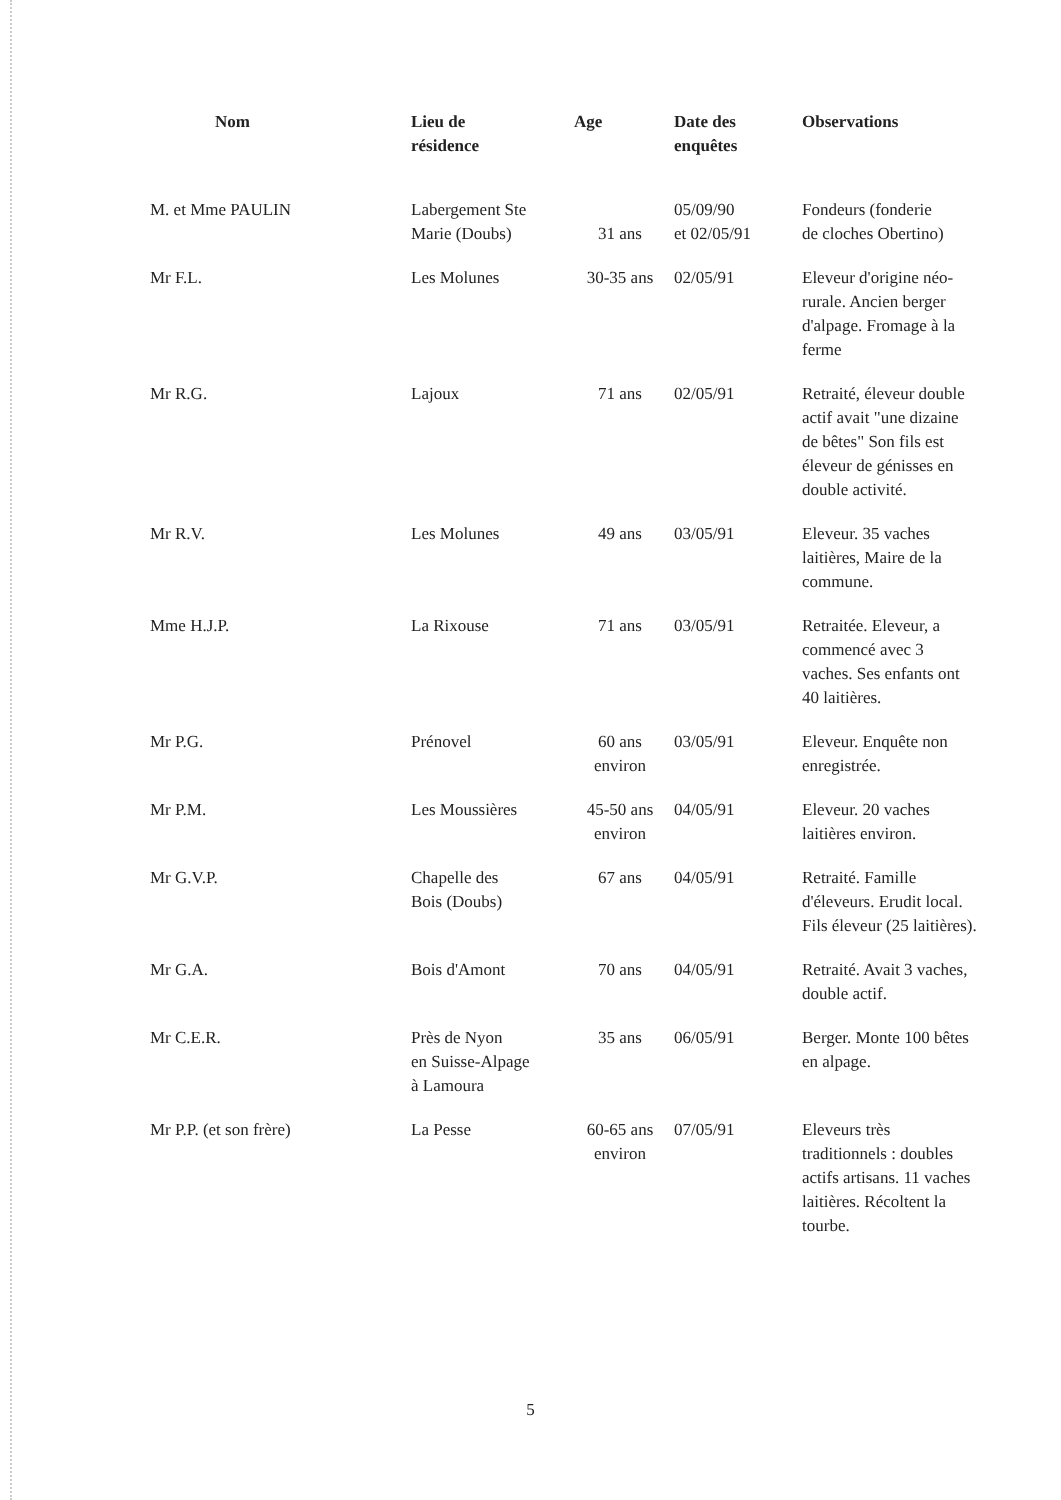| Nom | Lieu de résidence | Age | Date des enquêtes | Observations |
| --- | --- | --- | --- | --- |
| M. et Mme PAULIN | Labergement Ste Marie (Doubs) | 31 ans | 05/09/90 et 02/05/91 | Fondeurs (fonderie de cloches Obertino) |
| Mr F.L. | Les Molunes | 30-35 ans | 02/05/91 | Eleveur d'origine néo-rurale. Ancien berger d'alpage. Fromage à la ferme |
| Mr R.G. | Lajoux | 71 ans | 02/05/91 | Retraité, éleveur double actif avait "une dizaine de bêtes" Son fils est éleveur de génisses en double activité. |
| Mr R.V. | Les Molunes | 49 ans | 03/05/91 | Eleveur. 35 vaches laitières, Maire de la commune. |
| Mme H.J.P. | La Rixouse | 71 ans | 03/05/91 | Retraitée. Eleveur, a commencé avec 3 vaches. Ses enfants ont 40 laitières. |
| Mr P.G. | Prénovel | 60 ans environ | 03/05/91 | Eleveur. Enquête non enregistrée. |
| Mr P.M. | Les Moussières | 45-50 ans environ | 04/05/91 | Eleveur. 20 vaches laitières environ. |
| Mr G.V.P. | Chapelle des Bois (Doubs) | 67 ans | 04/05/91 | Retraité. Famille d'éleveurs. Erudit local. Fils éleveur (25 laitières). |
| Mr G.A. | Bois d'Amont | 70 ans | 04/05/91 | Retraité. Avait 3 vaches, double actif. |
| Mr C.E.R. | Près de Nyon en Suisse-Alpage à Lamoura | 35 ans | 06/05/91 | Berger. Monte 100 bêtes en alpage. |
| Mr P.P. (et son frère) | La Pesse | 60-65 ans environ | 07/05/91 | Eleveurs très traditionnels : doubles actifs artisans. 11 vaches laitières. Récoltent la tourbe. |
5